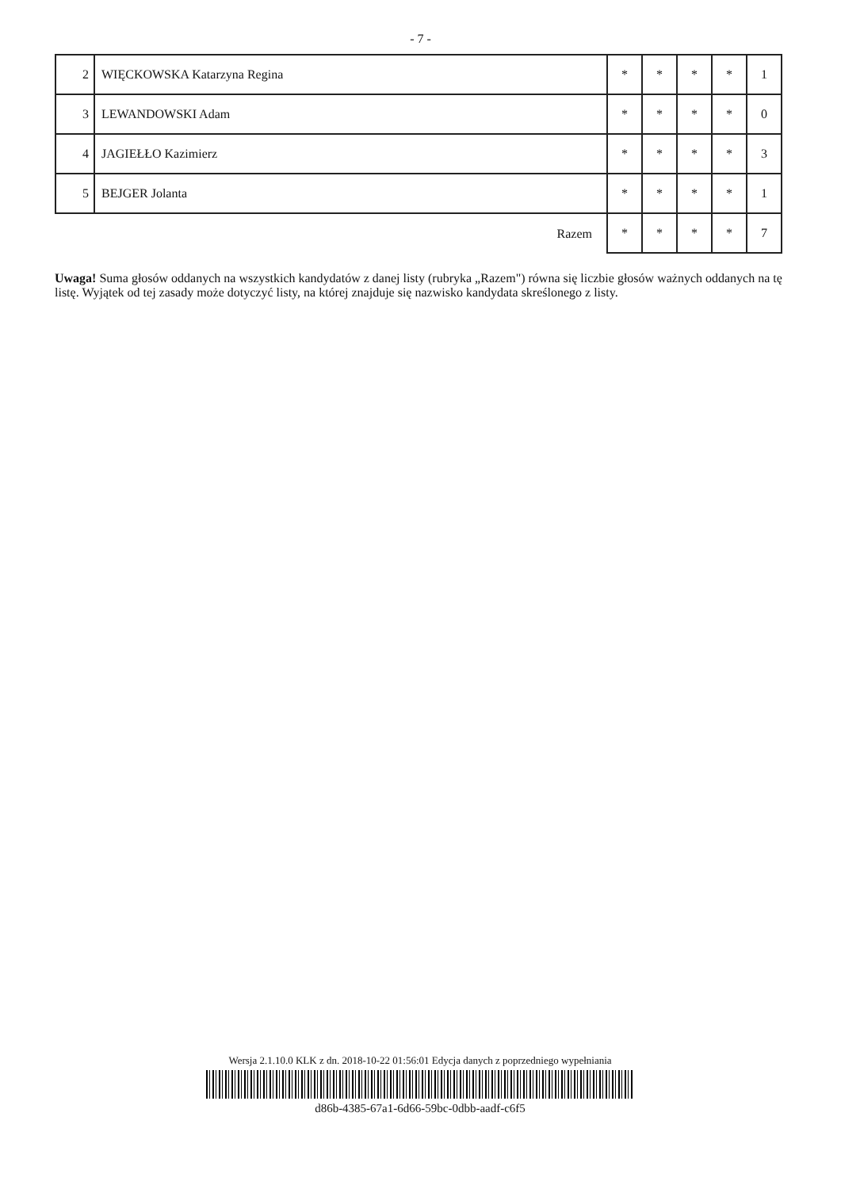- 7 -
| 2 | WIĘCKOWSKA Katarzyna Regina | * | * | * | * | 1 |
| 3 | LEWANDOWSKI Adam | * | * | * | * | 0 |
| 4 | JAGIEŁŁO Kazimierz | * | * | * | * | 3 |
| 5 | BEJGER Jolanta | * | * | * | * | 1 |
| Razem | | * | * | * | * | 7 |
Uwaga! Suma głosów oddanych na wszystkich kandydatów z danej listy (rubryka „Razem") równa się liczbie głosów ważnych oddanych na tę listę. Wyjątek od tej zasady może dotyczyć listy, na której znajduje się nazwisko kandydata skreślonego z listy.
Wersja 2.1.10.0 KLK z dn. 2018-10-22 01:56:01 Edycja danych z poprzedniego wypełniania
d86b-4385-67a1-6d66-59bc-0dbb-aadf-c6f5